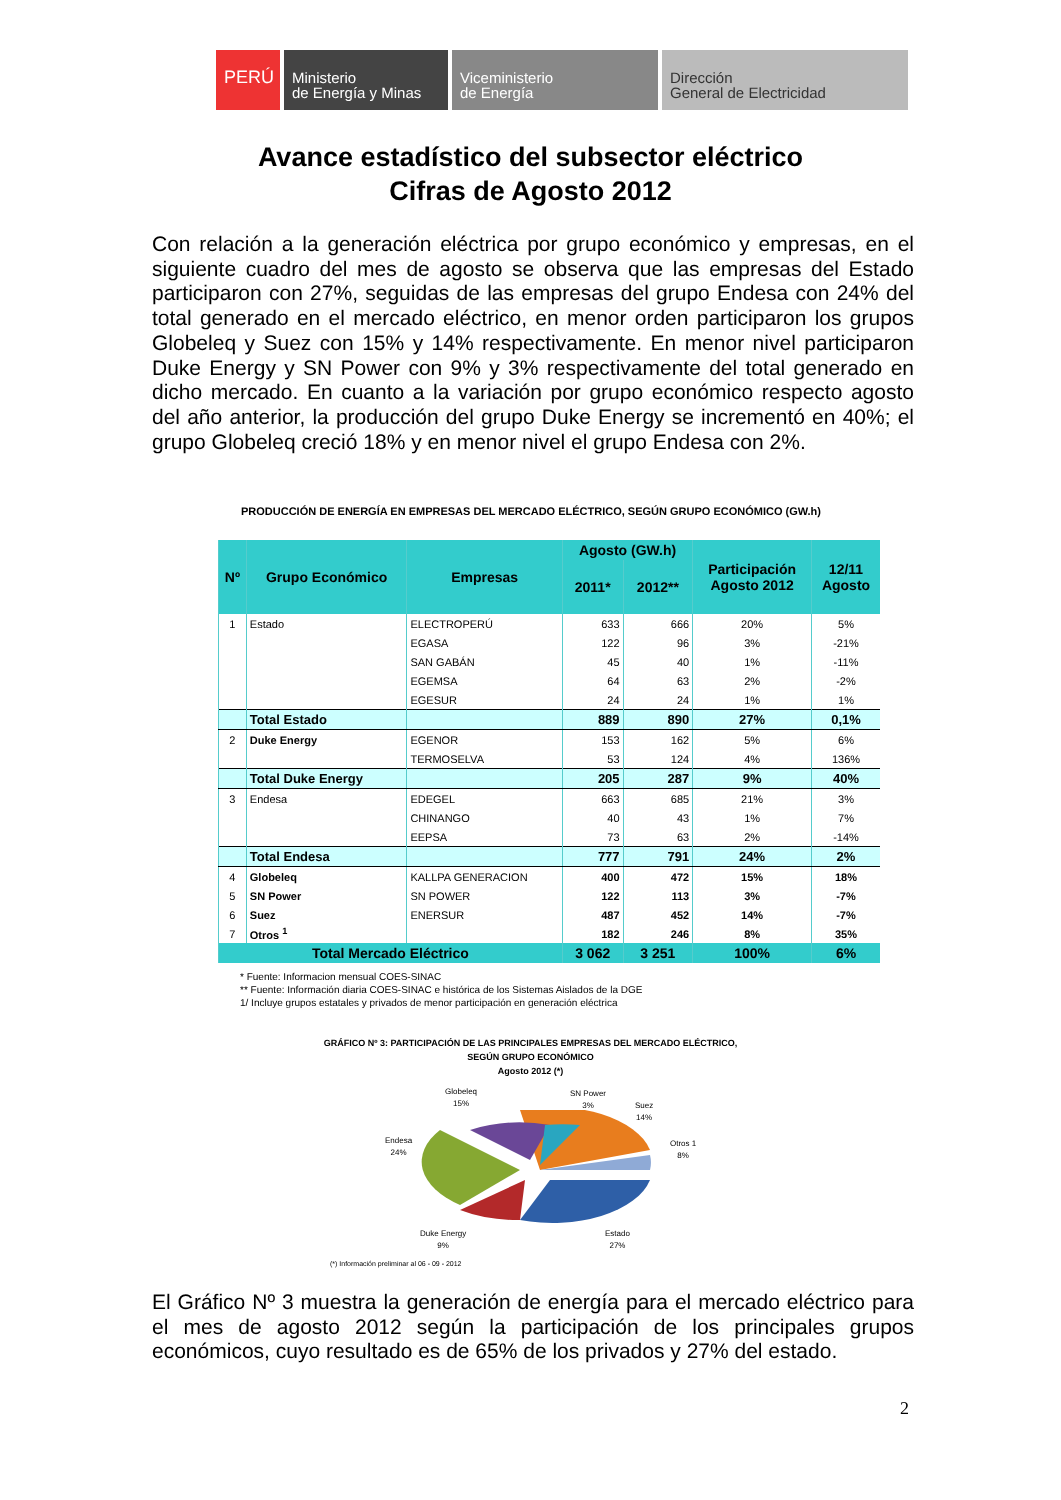PERÚ
Ministerio
de Energía y Minas
Viceministerio
de Energía
Dirección
General de Electricidad
Avance estadístico del subsector eléctrico
Cifras de Agosto 2012
Con relación a la generación eléctrica por grupo económico y empresas, en el siguiente cuadro del mes de agosto se observa que las empresas del Estado participaron con 27%, seguidas de las empresas del grupo Endesa con 24% del total generado en el mercado eléctrico, en menor orden participaron los grupos Globeleq y Suez con 15% y 14% respectivamente. En menor nivel participaron Duke Energy y SN Power con 9% y 3% respectivamente del total generado en dicho mercado. En cuanto a la variación por grupo económico respecto agosto del año anterior, la producción del grupo Duke Energy se incrementó en 40%; el grupo Globeleq creció 18% y en menor nivel el grupo Endesa con 2%.
PRODUCCIÓN DE ENERGÍA EN EMPRESAS DEL MERCADO ELÉCTRICO, SEGÚN GRUPO ECONÓMICO (GW.h)
| Nº | Grupo Económico | Empresas | Agosto (GW.h) | | Participación Agosto 2012 | 12/11 Agosto |
| --- | --- | --- | --- | --- | --- | --- |
| | | | 2011* | 2012** | | |
| 1 | Estado | ELECTROPERÚ | 633 | 666 | 20% | 5% |
| | | EGASA | 122 | 96 | 3% | -21% |
| | | SAN GABÁN | 45 | 40 | 1% | -11% |
| | | EGEMSA | 64 | 63 | 2% | -2% |
| | | EGESUR | 24 | 24 | 1% | 1% |
| | Total Estado | | 889 | 890 | 27% | 0,1% |
| 2 | Duke Energy | EGENOR | 153 | 162 | 5% | 6% |
| | | TERMOSELVA | 53 | 124 | 4% | 136% |
| | Total Duke Energy | | 205 | 287 | 9% | 40% |
| 3 | Endesa | EDEGEL | 663 | 685 | 21% | 3% |
| | | CHINANGO | 40 | 43 | 1% | 7% |
| | | EEPSA | 73 | 63 | 2% | -14% |
| | Total Endesa | | 777 | 791 | 24% | 2% |
| 4 | Globeleq | KALLPA GENERACION | 400 | 472 | 15% | 18% |
| 5 | SN Power | SN POWER | 122 | 113 | 3% | -7% |
| 6 | Suez | ENERSUR | 487 | 452 | 14% | -7% |
| 7 | Otros <sup>1</sup> | | 182 | 246 | 8% | 35% |
| Total Mercado Eléctrico | | | 3 062 | 3 251 | 100% | 6% |
* Fuente: Informacion mensual COES-SINAC
** Fuente: Información diaria COES-SINAC e histórica de los Sistemas Aislados de la DGE
1/ Incluye grupos estatales y privados de menor participación en generación eléctrica
GRÁFICO Nº 3: PARTICIPACIÓN DE LAS PRINCIPALES EMPRESAS DEL MERCADO ELÉCTRICO,
SEGÚN GRUPO ECONÓMICO
Agosto 2012 (*)
Globeleq
15%
SN Power
3%
Suez
14%
Otros 1
8%
Endesa
24%
Duke Energy
9%
Estado
27%
(*) Información preliminar al 06 - 09 - 2012
El Gráfico Nº 3 muestra la generación de energía para el mercado eléctrico para el mes de agosto 2012 según la participación de los principales grupos económicos, cuyo resultado es de 65% de los privados y 27% del estado.
2